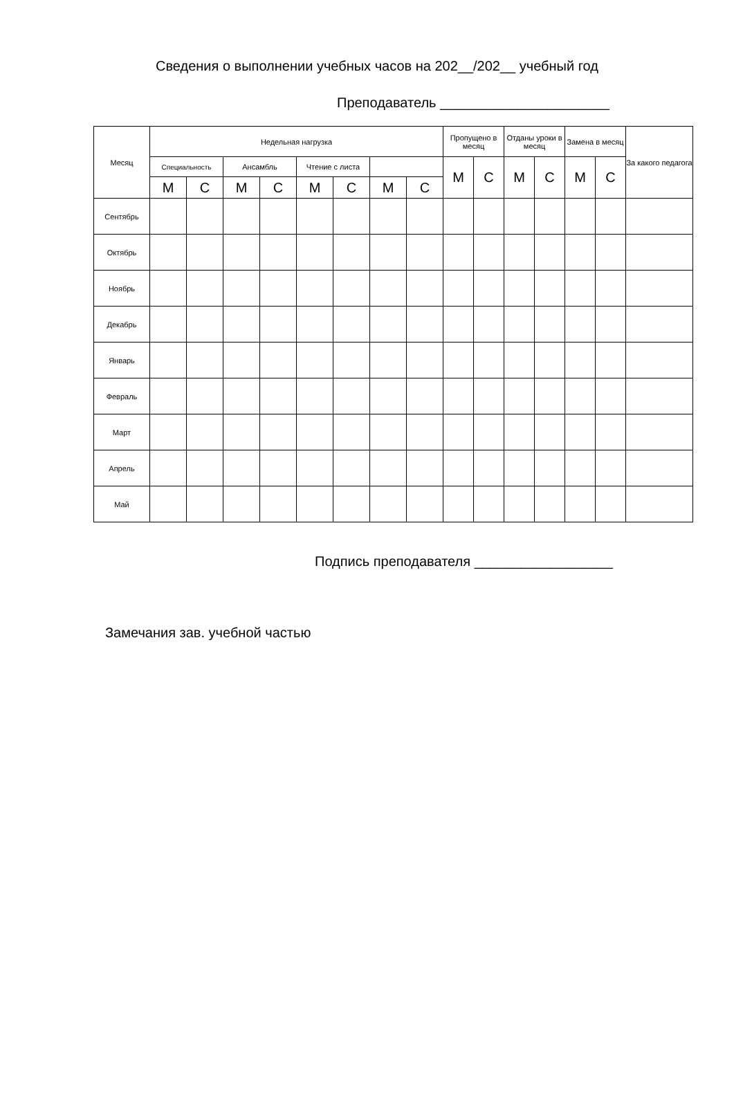Сведения о выполнении учебных часов на 202__/202__ учебный год
Преподаватель ______________________
| Месяц | Недельная нагрузка | | | | | | | | Пропущено в месяц | | Отданы уроки в месяц | | Замена в месяц | | За какого педагога |
| --- | --- | --- | --- | --- | --- | --- | --- | --- | --- | --- | --- | --- | --- | --- | --- |
| | Специальность | | Ансамбль | | Чтение с листа | | | | М | С | М | С | М | С | |
| | М | С | М | С | М | С | М | С | | | | | | | |
| Сентябрь | | | | | | | | | | | | | | | |
| Октябрь | | | | | | | | | | | | | | | |
| Ноябрь | | | | | | | | | | | | | | | |
| Декабрь | | | | | | | | | | | | | | | |
| Январь | | | | | | | | | | | | | | | |
| Февраль | | | | | | | | | | | | | | | |
| Март | | | | | | | | | | | | | | | |
| Апрель | | | | | | | | | | | | | | | |
| Май | | | | | | | | | | | | | | | |
Подпись преподавателя __________________
Замечания зав. учебной частью